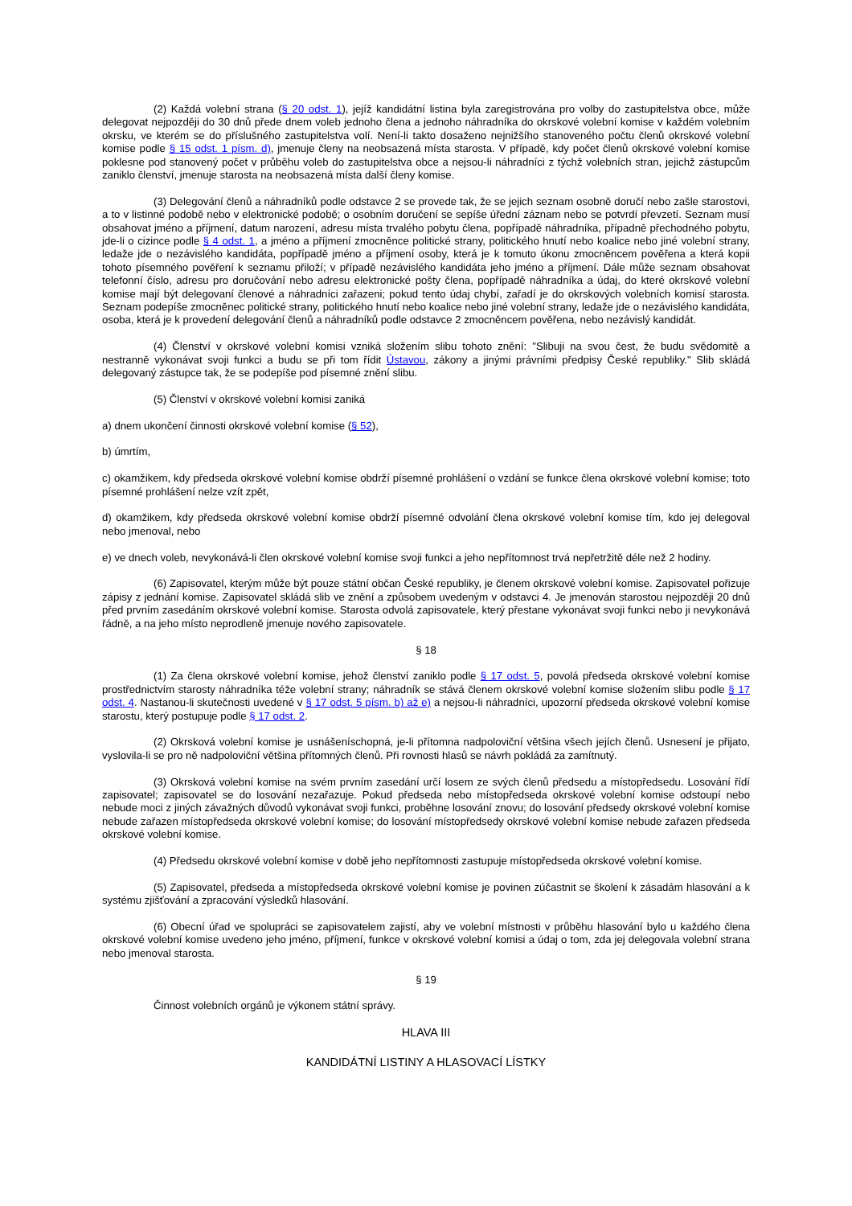(2) Každá volební strana (§ 20 odst. 1), jejíž kandidátní listina byla zaregistrována pro volby do zastupitelstva obce, může delegovat nejpozději do 30 dnů přede dnem voleb jednoho člena a jednoho náhradníka do okrskové volební komise v každém volebním okrsku, ve kterém se do příslušného zastupitelstva volí. Není-li takto dosaženo nejnižšího stanoveného počtu členů okrskové volební komise podle § 15 odst. 1 písm. d), jmenuje členy na neobsazená místa starosta. V případě, kdy počet členů okrskové volební komise poklesne pod stanovený počet v průběhu voleb do zastupitelstva obce a nejsou-li náhradníci z týchž volebních stran, jejichž zástupcům zaniklo členství, jmenuje starosta na neobsazená místa další členy komise.
(3) Delegování členů a náhradníků podle odstavce 2 se provede tak, že se jejich seznam osobně doručí nebo zašle starostovi, a to v listinné podobě nebo v elektronické podobě; o osobním doručení se sepíše úřední záznam nebo se potvrdí převzetí. Seznam musí obsahovat jméno a příjmení, datum narození, adresu místa trvalého pobytu člena, popřípadě náhradníka, případně přechodného pobytu, jde-li o cizince podle § 4 odst. 1, a jméno a příjmení zmocněnce politické strany, politického hnutí nebo koalice nebo jiné volební strany, ledaže jde o nezávislého kandidáta, popřípadě jméno a příjmení osoby, která je k tomuto úkonu zmocněncem pověřena a která kopii tohoto písemného pověření k seznamu přiloží; v případě nezávislého kandidáta jeho jméno a příjmení. Dále může seznam obsahovat telefonní číslo, adresu pro doručování nebo adresu elektronické pošty člena, popřípadě náhradníka a údaj, do které okrskové volební komise mají být delegovaní členové a náhradníci zařazeni; pokud tento údaj chybí, zařadí je do okrskových volebních komisí starosta. Seznam podepíše zmocněnec politické strany, politického hnutí nebo koalice nebo jiné volební strany, ledaže jde o nezávislého kandidáta, osoba, která je k provedení delegování členů a náhradníků podle odstavce 2 zmocněncem pověřena, nebo nezávislý kandidát.
(4) Členství v okrskové volební komisi vzniká složením slibu tohoto znění: "Slibuji na svou čest, že budu svědomitě a nestranně vykonávat svoji funkci a budu se při tom řídit Ústavou, zákony a jinými právními předpisy České republiky." Slib skládá delegovaný zástupce tak, že se podepíše pod písemné znění slibu.
(5) Členství v okrskové volební komisi zaniká
a) dnem ukončení činnosti okrskové volební komise (§ 52),
b) úmrtím,
c) okamžikem, kdy předseda okrskové volební komise obdrží písemné prohlášení o vzdání se funkce člena okrskové volební komise; toto písemné prohlášení nelze vzít zpět,
d) okamžikem, kdy předseda okrskové volební komise obdrží písemné odvolání člena okrskové volební komise tím, kdo jej delegoval nebo jmenoval, nebo
e) ve dnech voleb, nevykonává-li člen okrskové volební komise svoji funkci a jeho nepřítomnost trvá nepřetržitě déle než 2 hodiny.
(6) Zapisovatel, kterým může být pouze státní občan České republiky, je členem okrskové volební komise. Zapisovatel pořizuje zápisy z jednání komise. Zapisovatel skládá slib ve znění a způsobem uvedeným v odstavci 4. Je jmenován starostou nejpozději 20 dnů před prvním zasedáním okrskové volební komise. Starosta odvolá zapisovatele, který přestane vykonávat svoji funkci nebo ji nevykonává řádně, a na jeho místo neprodleně jmenuje nového zapisovatele.
§ 18
(1) Za člena okrskové volební komise, jehož členství zaniklo podle § 17 odst. 5, povolá předseda okrskové volební komise prostřednictvím starosty náhradníka téže volební strany; náhradník se stává členem okrskové volební komise složením slibu podle § 17 odst. 4. Nastanou-li skutečnosti uvedené v § 17 odst. 5 písm. b) až e) a nejsou-li náhradníci, upozorní předseda okrskové volební komise starostu, který postupuje podle § 17 odst. 2.
(2) Okrsková volební komise je usnášeníschopná, je-li přítomna nadpoloviční většina všech jejích členů. Usnesení je přijato, vyslovila-li se pro ně nadpoloviční většina přítomných členů. Při rovnosti hlasů se návrh pokládá za zamítnutý.
(3) Okrsková volební komise na svém prvním zasedání určí losem ze svých členů předsedu a místopředsedu. Losování řídí zapisovatel; zapisovatel se do losování nezařazuje. Pokud předseda nebo místopředseda okrskové volební komise odstoupí nebo nebude moci z jiných závažných důvodů vykonávat svoji funkci, proběhne losování znovu; do losování předsedy okrskové volební komise nebude zařazen místopředseda okrskové volební komise; do losování místopředsedy okrskové volební komise nebude zařazen předseda okrskové volební komise.
(4) Předsedu okrskové volební komise v době jeho nepřítomnosti zastupuje místopředseda okrskové volební komise.
(5) Zapisovatel, předseda a místopředseda okrskové volební komise je povinen zúčastnit se školení k zásadám hlasování a k systému zjišťování a zpracování výsledků hlasování.
(6) Obecní úřad ve spolupráci se zapisovatelem zajistí, aby ve volební místnosti v průběhu hlasování bylo u každého člena okrskové volební komise uvedeno jeho jméno, příjmení, funkce v okrskové volební komisi a údaj o tom, zda jej delegovala volební strana nebo jmenoval starosta.
§ 19
Činnost volebních orgánů je výkonem státní správy.
HLAVA III
KANDIDÁTNÍ LISTINY A HLASOVACÍ LÍSTKY